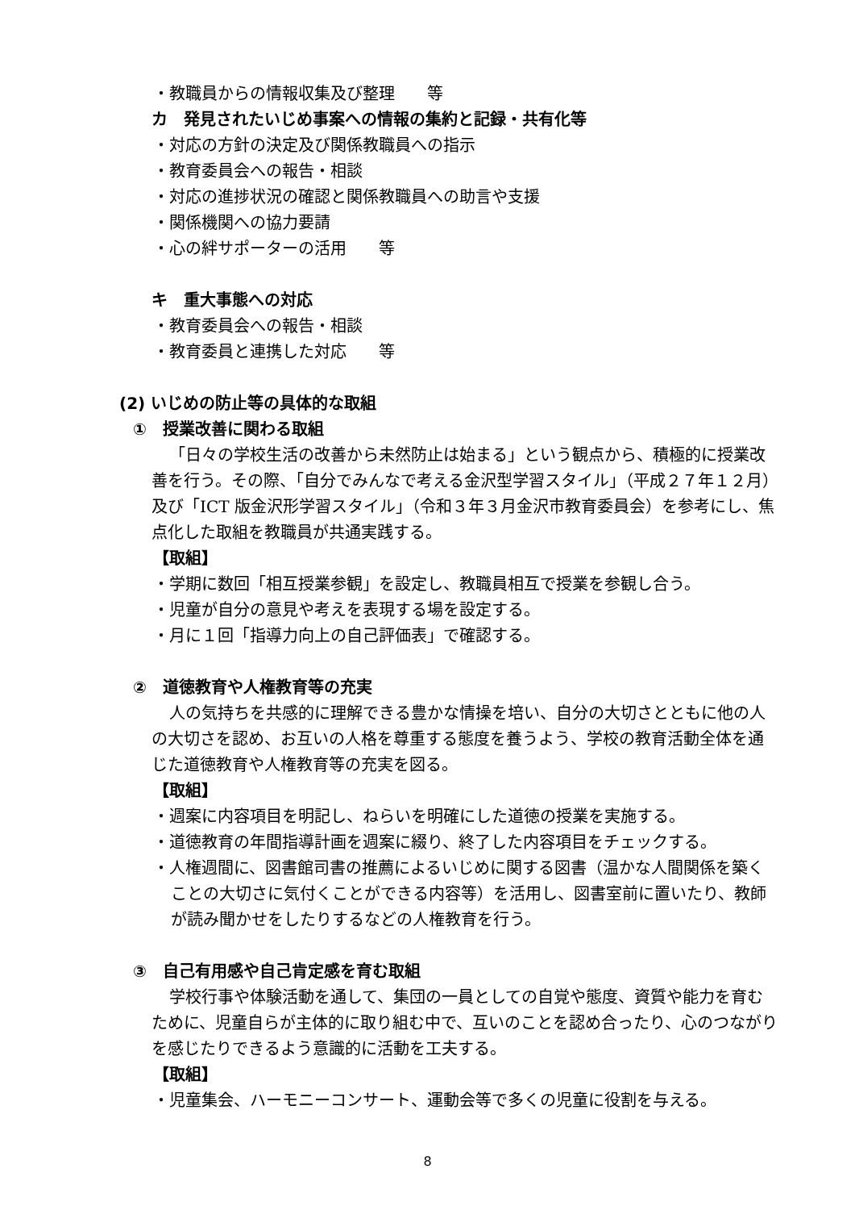・教職員からの情報収集及び整理　　等
カ　発見されたいじめ事案への情報の集約と記録・共有化等
・対応の方針の決定及び関係教職員への指示
・教育委員会への報告・相談
・対応の進捗状況の確認と関係教職員への助言や支援
・関係機関への協力要請
・心の絆サポーターの活用　　等
キ　重大事態への対応
・教育委員会への報告・相談
・教育委員と連携した対応　　等
(2) いじめの防止等の具体的な取組
①　授業改善に関わる取組
「日々の学校生活の改善から未然防止は始まる」という観点から、積極的に授業改善を行う。その際、「自分でみんなで考える金沢型学習スタイル」（平成２７年１２月）及び「ICT 版金沢形学習スタイル」（令和３年３月金沢市教育委員会）を参考にし、焦点化した取組を教職員が共通実践する。
【取組】
・学期に数回「相互授業参観」を設定し、教職員相互で授業を参観し合う。
・児童が自分の意見や考えを表現する場を設定する。
・月に１回「指導力向上の自己評価表」で確認する。
②　道徳教育や人権教育等の充実
人の気持ちを共感的に理解できる豊かな情操を培い、自分の大切さとともに他の人の大切さを認め、お互いの人格を尊重する態度を養うよう、学校の教育活動全体を通じた道徳教育や人権教育等の充実を図る。
【取組】
・週案に内容項目を明記し、ねらいを明確にした道徳の授業を実施する。
・道徳教育の年間指導計画を週案に綴り、終了した内容項目をチェックする。
・人権週間に、図書館司書の推薦によるいじめに関する図書（温かな人間関係を築くことの大切さに気付くことができる内容等）を活用し、図書室前に置いたり、教師が読み聞かせをしたりするなどの人権教育を行う。
③　自己有用感や自己肯定感を育む取組
学校行事や体験活動を通して、集団の一員としての自覚や態度、資質や能力を育むために、児童自らが主体的に取り組む中で、互いのことを認め合ったり、心のつながりを感じたりできるよう意識的に活動を工夫する。
【取組】
・児童集会、ハーモニーコンサート、運動会等で多くの児童に役割を与える。
8